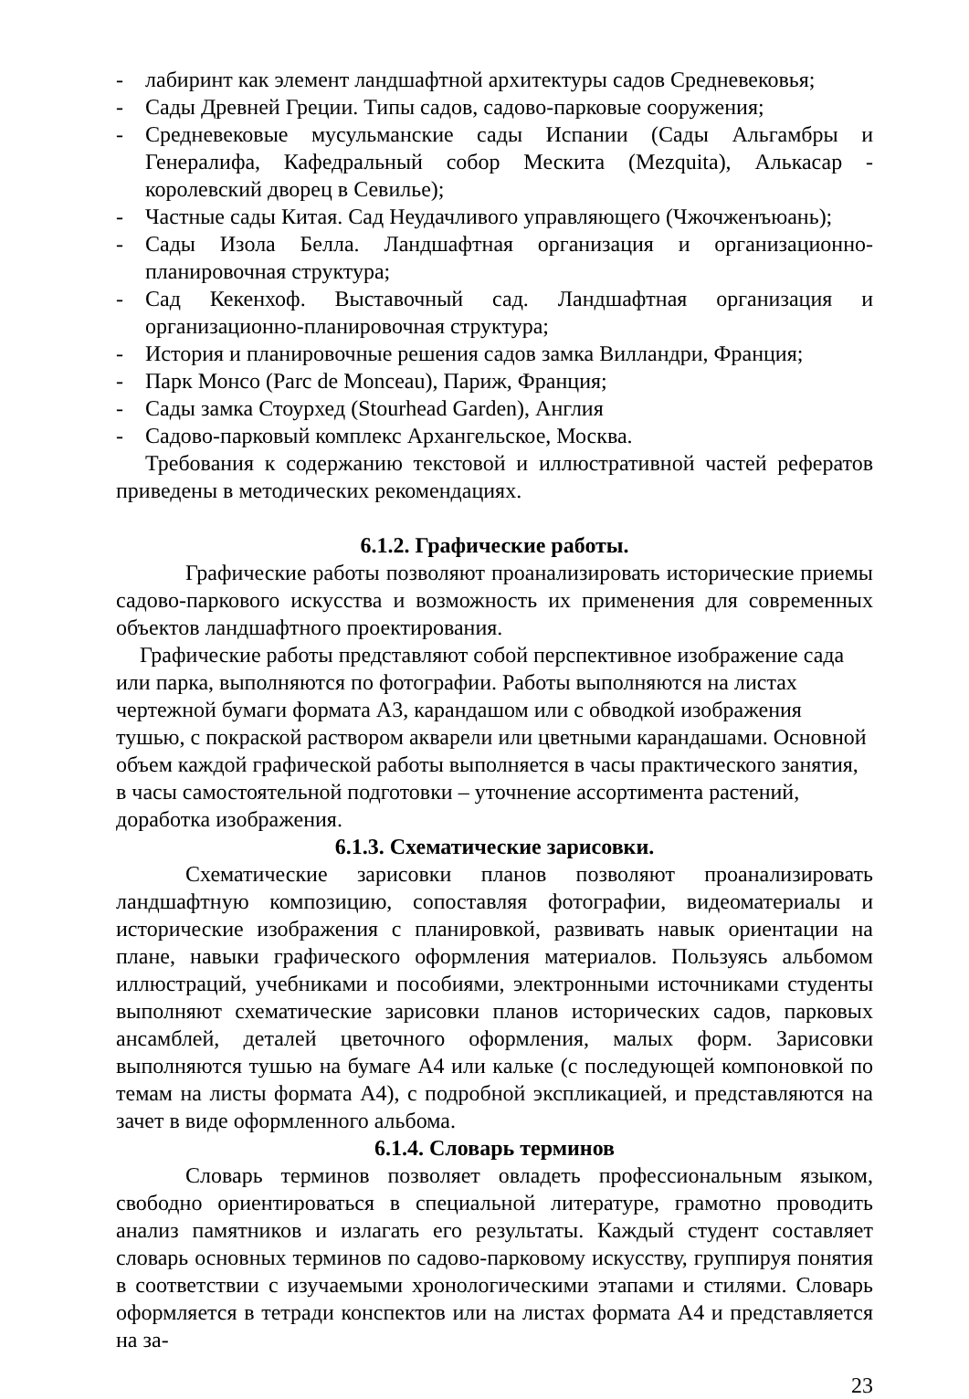- лабиринт как элемент ландшафтной архитектуры садов Средневековья;
- Сады Древней Греции. Типы садов, садово-парковые сооружения;
- Средневековые мусульманские сады Испании (Сады Альгамбры и Генералифа, Кафедральный собор Мескита (Mezquita), Алькасар - королевский дворец в Севилье);
- Частные сады Китая. Сад Неудачливого управляющего (Чжочженъюань);
- Сады Изола Белла. Ландшафтная организация и организационно-планировочная структура;
- Сад Кекенхоф. Выставочный сад. Ландшафтная организация и организационно-планировочная структура;
- История и планировочные решения садов замка Вилландри, Франция;
- Парк Монсо (Parc de Monceau), Париж, Франция;
- Сады замка Стоурхед (Stourhead Garden), Англия
- Садово-парковый комплекс Архангельское, Москва.
Требования к содержанию текстовой и иллюстративной частей рефератов приведены в методических рекомендациях.
6.1.2. Графические работы.
Графические работы позволяют проанализировать исторические приемы садово-паркового искусства и возможность их применения для современных объектов ландшафтного проектирования.
Графические работы представляют собой перспективное изображение сада или парка, выполняются по фотографии. Работы выполняются на листах чертежной бумаги формата А3, карандашом или с обводкой изображения тушью, с покраской раствором акварели или цветными карандашами. Основной объем каждой графической работы выполняется в часы практического занятия, в часы самостоятельной подготовки – уточнение ассортимента растений, доработка изображения.
6.1.3. Схематические зарисовки.
Схематические зарисовки планов позволяют проанализировать ландшафтную композицию, сопоставляя фотографии, видеоматериалы и исторические изображения с планировкой, развивать навык ориентации на плане, навыки графического оформления материалов. Пользуясь альбомом иллюстраций, учебниками и пособиями, электронными источниками студенты выполняют схематические зарисовки планов исторических садов, парковых ансамблей, деталей цветочного оформления, малых форм. Зарисовки выполняются тушью на бумаге А4 или кальке (с последующей компоновкой по темам на листы формата А4), с подробной экспликацией, и представляются на зачет в виде оформленного альбома.
6.1.4. Словарь терминов
Словарь терминов позволяет овладеть профессиональным языком, свободно ориентироваться в специальной литературе, грамотно проводить анализ памятников и излагать его результаты. Каждый студент составляет словарь основных терминов по садово-парковому искусству, группируя понятия в соответствии с изучаемыми хронологическими этапами и стилями. Словарь оформляется в тетради конспектов или на листах формата А4 и представляется на за-
23